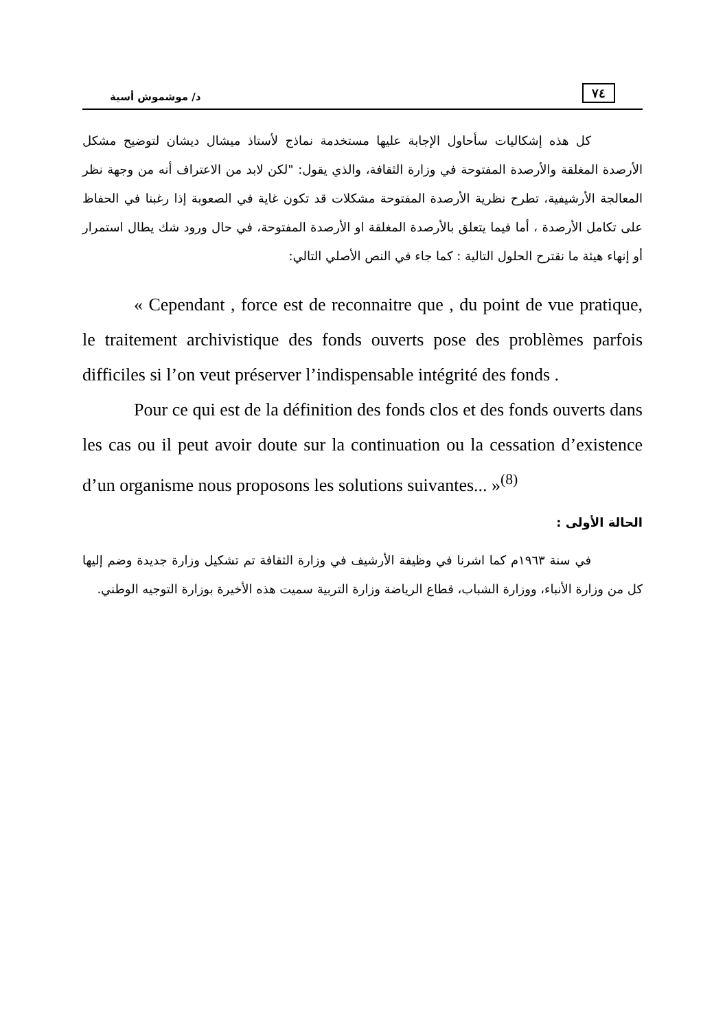٧٤ د/ موشموش أسية
كل هذه إشكاليات سأحاول الإجابة عليها مستخدمة نماذج لأستاذ ميشال ديشان لتوضيح مشكل الأرصدة المغلقة والأرصدة المفتوحة في وزارة الثقافة، والذي يقول: "لكن لابد من الاعتراف أنه من وجهة نظر المعالجة الأرشيفية، تطرح نظرية الأرصدة المفتوحة مشكلات قد تكون غاية في الصعوبة إذا رغبنا في الحفاظ على تكامل الأرصدة ، أما فيما يتعلق بالأرصدة المغلقة او الأرصدة المفتوحة، في حال ورود شك يطال استمرار أو إنهاء هيئة ما نقترح الحلول التالية : كما جاء في النص الأصلي التالي:
« Cependant , force est de reconnaitre que , du point de vue pratique, le traitement archivistique des fonds ouverts pose des problèmes parfois difficiles si l’on veut préserver l’indispensable intégrité des fonds .
Pour ce qui est de la définition des fonds clos et des fonds ouverts dans les cas ou il peut avoir doute sur la continuation ou la cessation d’existence d’un organisme nous proposons les solutions suivantes... »<sup>(8)</sup>
الحالة الأولى :
في سنة ١٩٦٣م كما اشرنا في وظيفة الأرشيف في وزارة الثقافة تم تشكيل وزارة جديدة وضم إليها كل من وزارة الأنباء، ووزارة الشباب، قطاع الرياضة وزارة التربية سميت هذه الأخيرة بوزارة التوجيه الوطني.